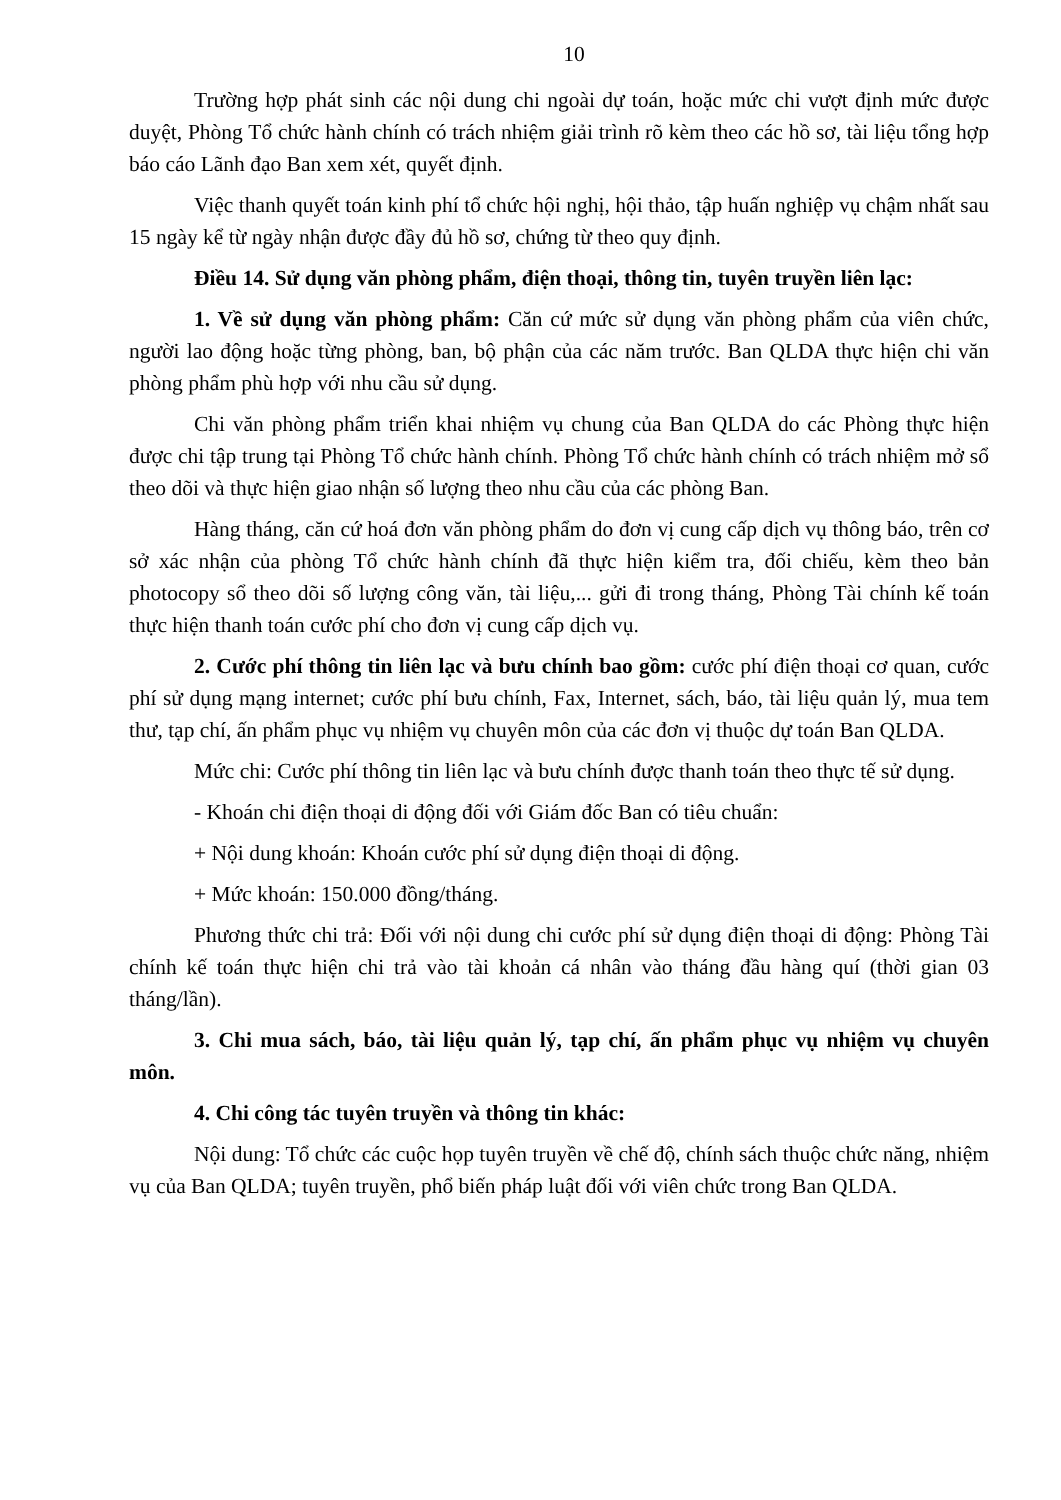10
Trường hợp phát sinh các nội dung chi ngoài dự toán, hoặc mức chi vượt định mức được duyệt, Phòng Tổ chức hành chính có trách nhiệm giải trình rõ kèm theo các hồ sơ, tài liệu tổng hợp báo cáo Lãnh đạo Ban xem xét, quyết định.
Việc thanh quyết toán kinh phí tổ chức hội nghị, hội thảo, tập huấn nghiệp vụ chậm nhất sau 15 ngày kể từ ngày nhận được đầy đủ hồ sơ, chứng từ theo quy định.
Điều 14. Sử dụng văn phòng phẩm, điện thoại, thông tin, tuyên truyền liên lạc:
1. Về sử dụng văn phòng phẩm: Căn cứ mức sử dụng văn phòng phẩm của viên chức, người lao động hoặc từng phòng, ban, bộ phận của các năm trước. Ban QLDA thực hiện chi văn phòng phẩm phù hợp với nhu cầu sử dụng.
Chi văn phòng phẩm triển khai nhiệm vụ chung của Ban QLDA do các Phòng thực hiện được chi tập trung tại Phòng Tổ chức hành chính. Phòng Tổ chức hành chính có trách nhiệm mở sổ theo dõi và thực hiện giao nhận số lượng theo nhu cầu của các phòng Ban.
Hàng tháng, căn cứ hoá đơn văn phòng phẩm do đơn vị cung cấp dịch vụ thông báo, trên cơ sở xác nhận của phòng Tổ chức hành chính đã thực hiện kiểm tra, đối chiếu, kèm theo bản photocopy sổ theo dõi số lượng công văn, tài liệu,... gửi đi trong tháng, Phòng Tài chính kế toán thực hiện thanh toán cước phí cho đơn vị cung cấp dịch vụ.
2. Cước phí thông tin liên lạc và bưu chính bao gồm: cước phí điện thoại cơ quan, cước phí sử dụng mạng internet; cước phí bưu chính, Fax, Internet, sách, báo, tài liệu quản lý, mua tem thư, tạp chí, ấn phẩm phục vụ nhiệm vụ chuyên môn của các đơn vị thuộc dự toán Ban QLDA.
Mức chi: Cước phí thông tin liên lạc và bưu chính được thanh toán theo thực tế sử dụng.
- Khoán chi điện thoại di động đối với Giám đốc Ban có tiêu chuẩn:
+ Nội dung khoán: Khoán cước phí sử dụng điện thoại di động.
+ Mức khoán: 150.000 đồng/tháng.
Phương thức chi trả: Đối với nội dung chi cước phí sử dụng điện thoại di động: Phòng Tài chính kế toán thực hiện chi trả vào tài khoản cá nhân vào tháng đầu hàng quí (thời gian 03 tháng/lần).
3. Chi mua sách, báo, tài liệu quản lý, tạp chí, ấn phẩm phục vụ nhiệm vụ chuyên môn.
4. Chi công tác tuyên truyền và thông tin khác:
Nội dung: Tổ chức các cuộc họp tuyên truyền về chế độ, chính sách thuộc chức năng, nhiệm vụ của Ban QLDA; tuyên truyền, phổ biến pháp luật đối với viên chức trong Ban QLDA.